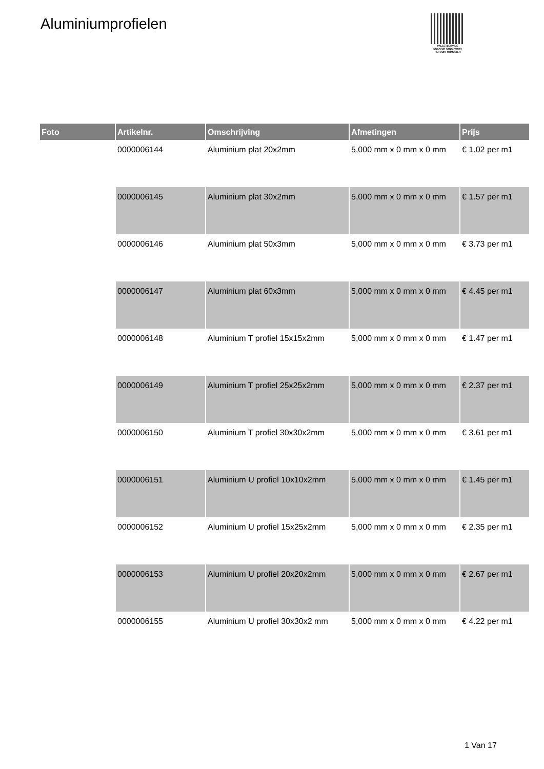Aluminiumprofielen
PALLETSERVICE
SCAN QR-CODE VOOR RETOURFORMULIER
| Foto | Artikelnr. | Omschrijving | Afmetingen | Prijs |
| --- | --- | --- | --- | --- |
| | 0000006144 | Aluminium plat 20x2mm | 5,000 mm x 0 mm x 0 mm | € 1.02 per m1 |
| | 0000006145 | Aluminium plat 30x2mm | 5,000 mm x 0 mm x 0 mm | € 1.57 per m1 |
| | 0000006146 | Aluminium plat 50x3mm | 5,000 mm x 0 mm x 0 mm | € 3.73 per m1 |
| | 0000006147 | Aluminium plat 60x3mm | 5,000 mm x 0 mm x 0 mm | € 4.45 per m1 |
| | 0000006148 | Aluminium T profiel 15x15x2mm | 5,000 mm x 0 mm x 0 mm | € 1.47 per m1 |
| | 0000006149 | Aluminium T profiel 25x25x2mm | 5,000 mm x 0 mm x 0 mm | € 2.37 per m1 |
| | 0000006150 | Aluminium T profiel 30x30x2mm | 5,000 mm x 0 mm x 0 mm | € 3.61 per m1 |
| | 0000006151 | Aluminium U profiel 10x10x2mm | 5,000 mm x 0 mm x 0 mm | € 1.45 per m1 |
| | 0000006152 | Aluminium U profiel 15x25x2mm | 5,000 mm x 0 mm x 0 mm | € 2.35 per m1 |
| | 0000006153 | Aluminium U profiel 20x20x2mm | 5,000 mm x 0 mm x 0 mm | € 2.67 per m1 |
| | 0000006155 | Aluminium U profiel 30x30x2 mm | 5,000 mm x 0 mm x 0 mm | € 4.22 per m1 |
1 Van 17